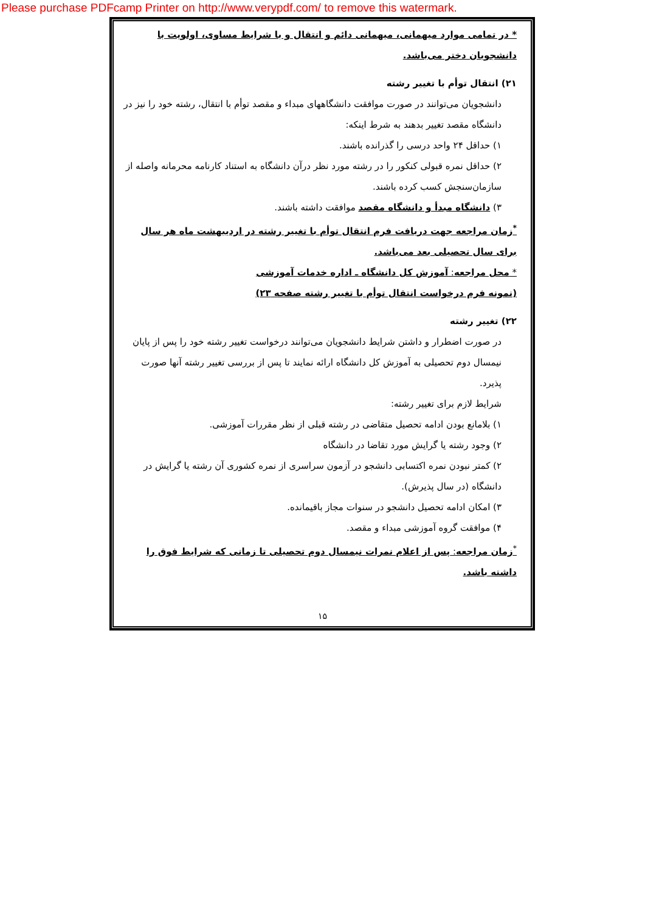Please purchase PDFcamp Printer on http://www.verypdf.com/ to remove this watermark.
* در تمامی موارد میهمانی، میهمانی دائم و انتقال و با شرایط مساوی، اولویت با دانشجویان دختر می‌باشد.
۲۱) انتقال توأم با تغییر رشته
دانشجویان می‌توانند در صورت موافقت دانشگاههای مبداء و مقصد توأم با انتقال، رشته خود را نیز در دانشگاه مقصد تغییر بدهند به شرط اینکه:
۱) حداقل ۲۴ واحد درسی را گذرانده باشند.
۲) حداقل نمره قبولی کنکور را در رشته مورد نظر درآن دانشگاه به استناد کارنامه محرمانه واصله از سازمان‌سنجش کسب کرده باشند.
۳) دانشگاه مبدأ و دانشگاه مقصد موافقت داشته باشند.
<sup>*</sup> زمان مراجعه جهت دریافت فرم انتقال توأم با تغییر رشته در اردیبهشت ماه هر سال برای سال تحصیلی بعد می‌باشد.
* محل مراجعه: آموزش کل دانشگاه ـ اداره خدمات آموزشی
(نمونه فرم درخواست انتقال توأم با تغییر رشته صفحه ۲۳)
۲۲) تغییر رشته
در صورت اضطرار و داشتن شرایط دانشجویان می‌توانند درخواست تغییر رشته خود را پس از پایان نیمسال دوم تحصیلی به آموزش کل دانشگاه ارائه نمایند تا پس از بررسی تغییر رشته آنها صورت پذیرد.
شرایط لازم برای تغییر رشته:
۱) بلامانع بودن ادامه تحصیل متقاضی در رشته قبلی از نظر مقررات آموزشی.
۲) وجود رشته یا گرایش مورد تقاضا در دانشگاه
۲) کمتر نبودن نمره اکتسابی دانشجو در آزمون سراسری از نمره کشوری آن رشته یا گرایش در دانشگاه (در سال پذیرش).
۳) امکان ادامه تحصیل دانشجو در سنوات مجاز باقیمانده.
۴) موافقت گروه آموزشی مبداء و مقصد.
<sup>*</sup> زمان مراجعه: پس از اعلام نمرات نیمسال دوم تحصیلی تا زمانی که شرایط فوق را داشته باشد.
۱۵